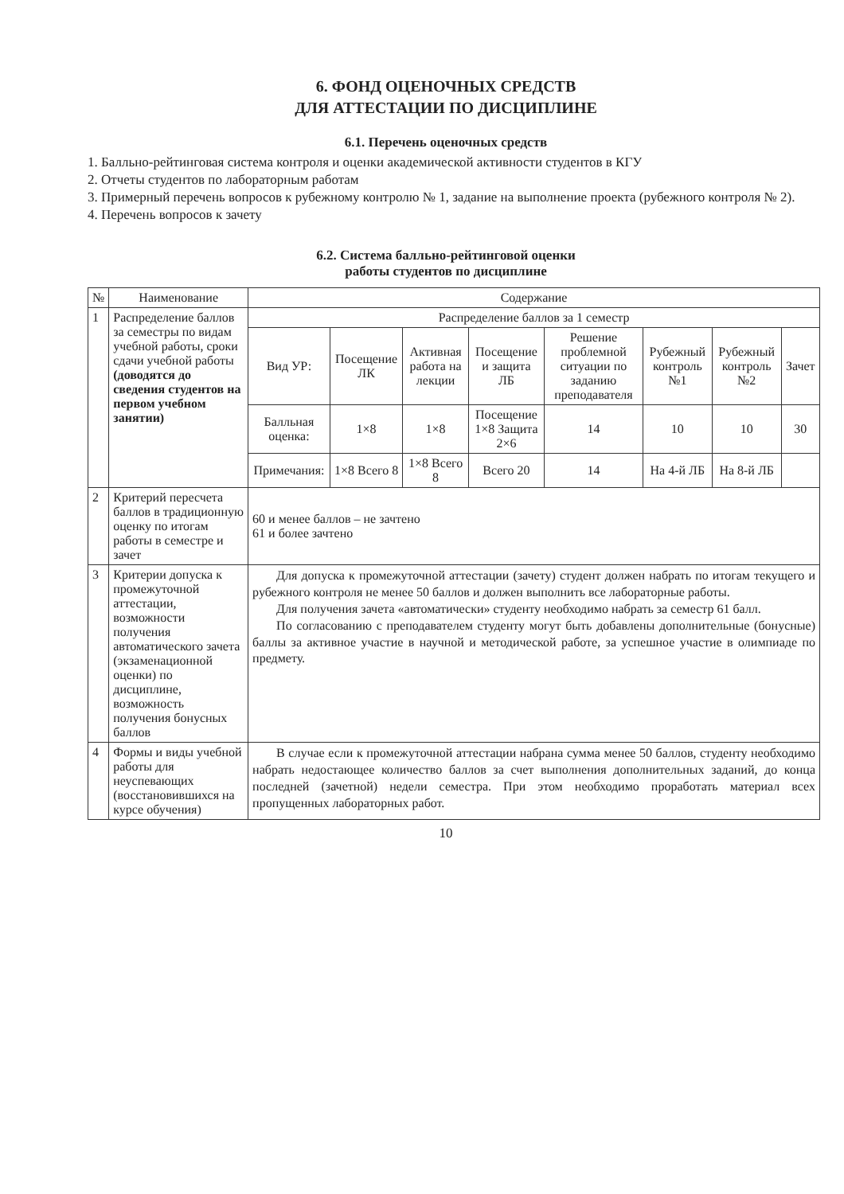6. ФОНД ОЦЕНОЧНЫХ СРЕДСТВ
ДЛЯ АТТЕСТАЦИИ ПО ДИСЦИПЛИНЕ
6.1. Перечень оценочных средств
1. Балльно-рейтинговая система контроля и оценки академической активности студентов в КГУ
2. Отчеты студентов по лабораторным работам
3. Примерный перечень вопросов к рубежному контролю № 1, задание на выполнение проекта (рубежного контроля № 2).
4. Перечень вопросов к зачету
6.2. Система балльно-рейтинговой оценки
работы студентов по дисциплине
| № | Наименование | Содержание | | | | | | | |
| --- | --- | --- | --- | --- | --- | --- | --- | --- | --- |
| 1 | Распределение баллов за семестры по видам учебной работы, сроки сдачи учебной работы (доводятся до сведения студентов на первом учебном занятии) | Распределение баллов за 1 семестр | | | | | | | |
| | | Вид УР: | Посещение ЛК | Активная работа на лекции | Посещение и защита ЛБ | Решение проблемной ситуации по заданию преподавателя | Рубежный контроль №1 | Рубежный контроль №2 | Зачет |
| | | Балльная оценка: | 1×8 | 1×8 | Посещение 1×8 Защита 2×6 | 14 | 10 | 10 | 30 |
| | | Примечания: | 1×8 Всего 8 | 1×8 Всего 8 | Всего 20 | 14 | На 4-й ЛБ | На 8-й ЛБ | |
| 2 | Критерий пересчета баллов в традиционную оценку по итогам работы в семестре и зачет | 60 и менее баллов – не зачтено 61 и более зачтено | | | | | | | |
| 3 | Критерии допуска к промежуточной аттестации, возможности получения автоматического зачета (экзаменационной оценки) по дисциплине, возможность получения бонусных баллов | Для допуска к промежуточной аттестации (зачету) студент должен набрать по итогам текущего и рубежного контроля не менее 50 баллов и должен выполнить все лабораторные работы. Для получения зачета «автоматически» студенту необходимо набрать за семестр 61 балл. По согласованию с преподавателем студенту могут быть добавлены дополнительные (бонусные) баллы за активное участие в научной и методической работе, за успешное участие в олимпиаде по предмету. | | | | | | | |
| 4 | Формы и виды учебной работы для неуспевающих (восстановившихся на курсе обучения) | В случае если к промежуточной аттестации набрана сумма менее 50 баллов, студенту необходимо набрать недостающее количество баллов за счет выполнения дополнительных заданий, до конца последней (зачетной) недели семестра. При этом необходимо проработать материал всех пропущенных лабораторных работ. | | | | | | | |
10